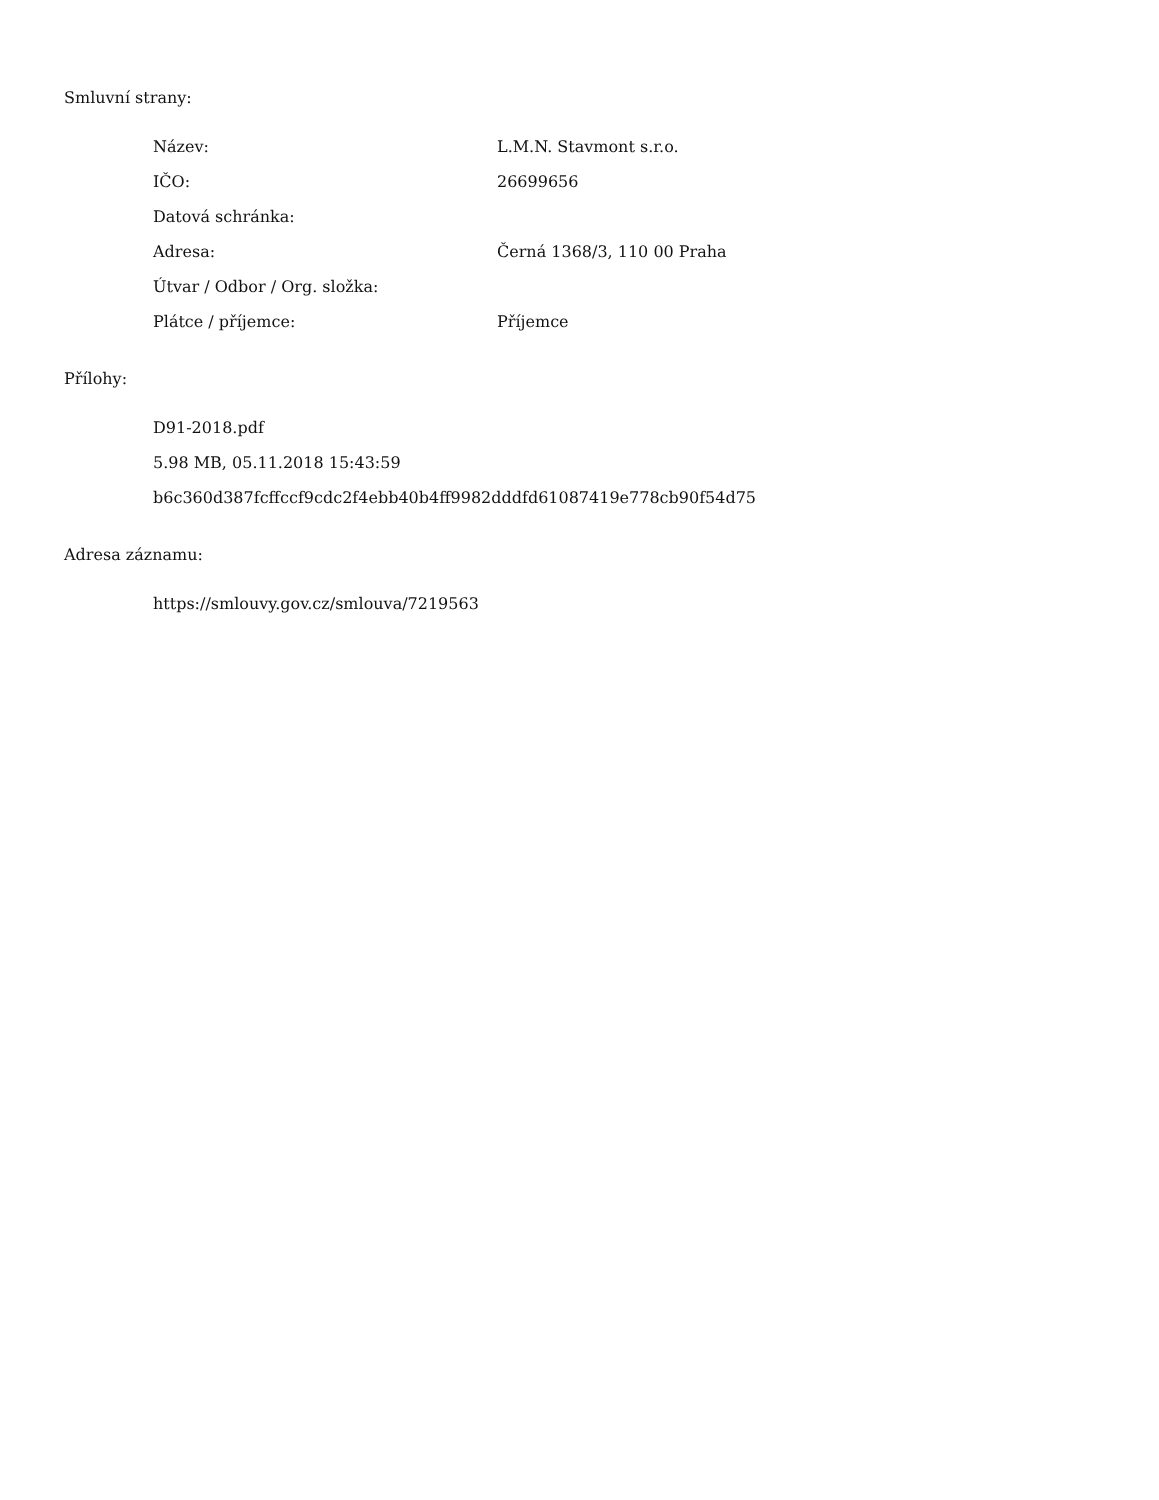Smluvní strany:
| Název: | L.M.N. Stavmont s.r.o. |
| IČO: | 26699656 |
| Datová schránka: | |
| Adresa: | Černá 1368/3, 110 00 Praha |
| Útvar / Odbor / Org. složka: | |
| Plátce / příjemce: | Příjemce |
Přílohy:
D91-2018.pdf
5.98 MB, 05.11.2018 15:43:59
b6c360d387fcffccf9cdc2f4ebb40b4ff9982dddfd61087419e778cb90f54d75
Adresa záznamu:
https://smlouvy.gov.cz/smlouva/7219563